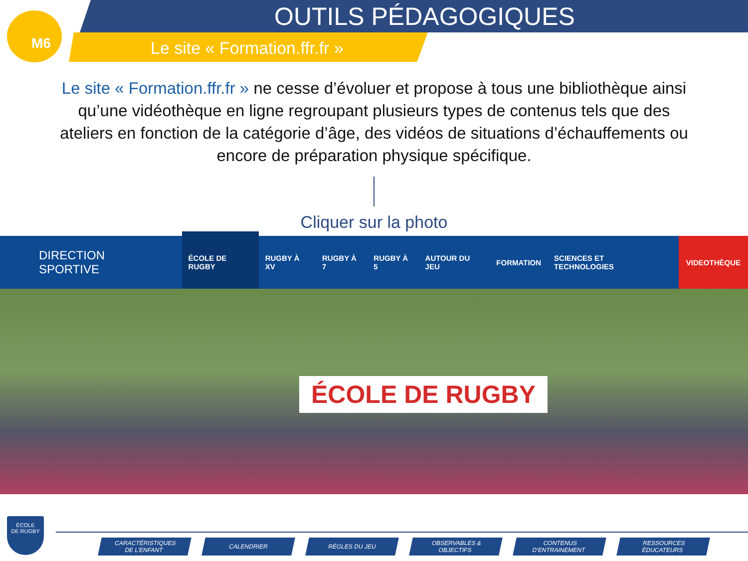M6
OUTILS PÉDAGOGIQUES
Le site « Formation.ffr.fr »
Le site « Formation.ffr.fr » ne cesse d’évoluer et propose à tous une bibliothèque ainsi qu’une vidéothèque en ligne regroupant plusieurs types de contenus tels que des ateliers en fonction de la catégorie d’âge, des vidéos de situations d’échauffements ou encore de préparation physique spécifique.
Cliquer sur la photo
DIRECTION
SPORTIVE
ÉCOLE DE RUGBY RUGBY À XV RUGBY À 7 RUGBY À 5 AUTOUR DU JEU FORMATION SCIENCES ET TECHNOLOGIES VIDEOTHÈQUE
ÉCOLE DE RUGBY
ÉCOLE
DE RUGBY
CARACTÉRISTIQUES
DE L’ENFANT
CALENDRIER RÈGLES DU JEU OBSERVABLES &
OBJECTIFS
CONTENUS
D’ENTRAINEMENT
RESSOURCES
ÉDUCATEURS